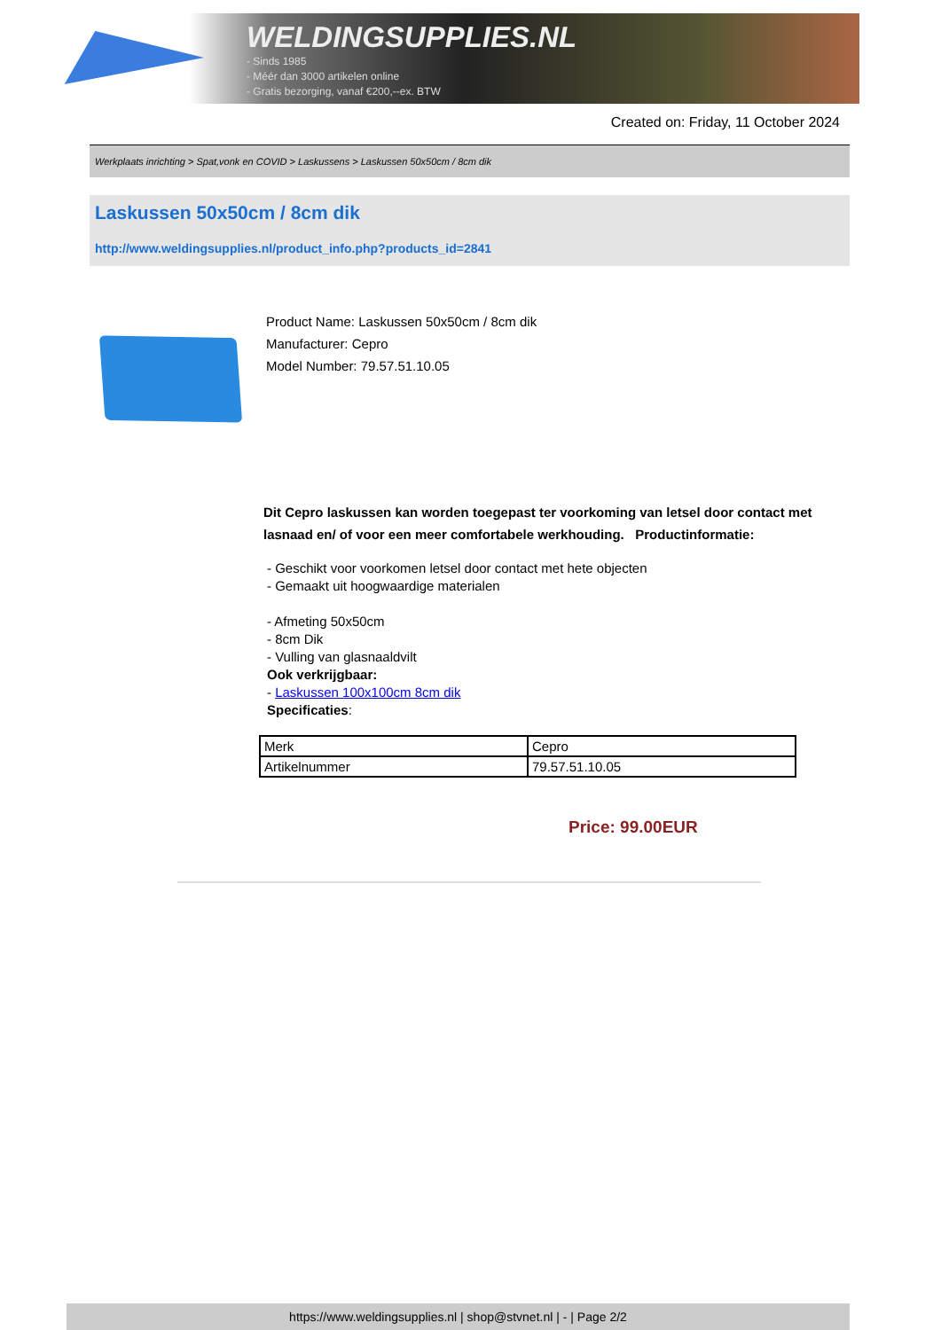WELDINGSUPPLIES.NL
- Sinds 1985
- Méér dan 3000 artikelen online
- Gratis bezorging, vanaf €200,--ex. BTW
Created on: Friday, 11 October 2024
Werkplaats inrichting > Spat,vonk en COVID > Laskussens > Laskussen 50x50cm / 8cm dik
Laskussen 50x50cm / 8cm dik
http://www.weldingsupplies.nl/product_info.php?products_id=2841
Product Name: Laskussen 50x50cm / 8cm dik
Manufacturer: Cepro
Model Number: 79.57.51.10.05
Dit Cepro laskussen kan worden toegepast ter voorkoming van letsel door contact met lasnaad en/ of voor een meer comfortabele werkhouding. Productinformatie:
- Geschikt voor voorkomen letsel door contact met hete objecten
- Gemaakt uit hoogwaardige materialen
- Afmeting 50x50cm
- 8cm Dik
- Vulling van glasnaaldvilt
Ook verkrijgbaar:
- Laskussen 100x100cm 8cm dik
Specificaties:
| Merk | Cepro |
| Artikelnummer | 79.57.51.10.05 |
Price: 99.00EUR
https://www.weldingsupplies.nl | shop@stvnet.nl | - | Page 2/2